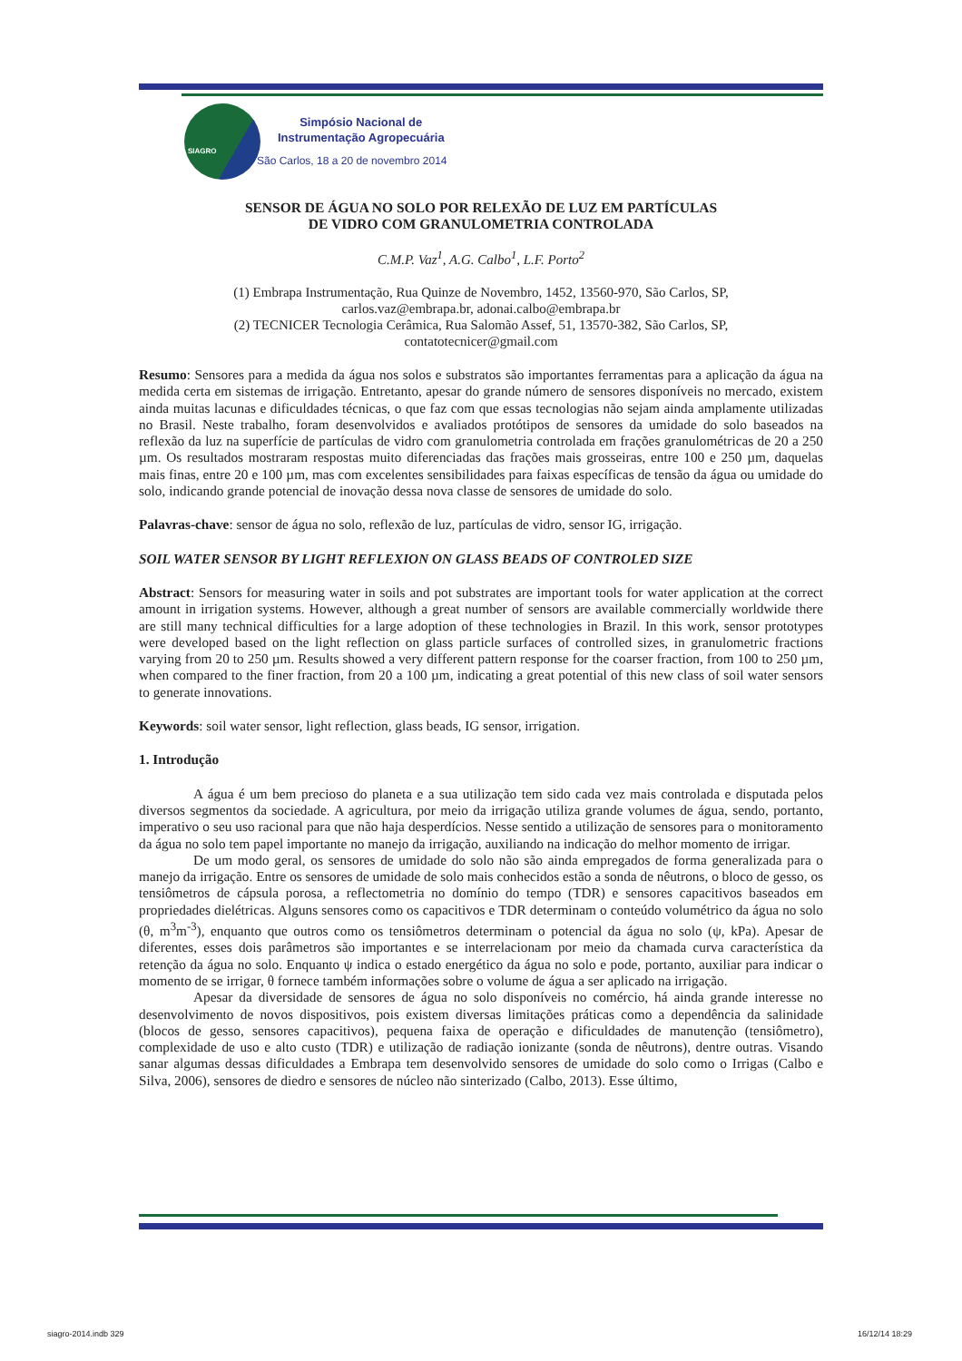SIAGRO
Simpósio Nacional de
Instrumentação Agropecuária
São Carlos, 18 a 20 de novembro 2014
SENSOR DE ÁGUA NO SOLO POR RELEXÃO DE LUZ EM PARTÍCULAS
DE VIDRO COM GRANULOMETRIA CONTROLADA
C.M.P. Vaz<sup>1</sup>, A.G. Calbo<sup>1</sup>, L.F. Porto<sup>2</sup>
(1) Embrapa Instrumentação, Rua Quinze de Novembro, 1452, 13560-970, São Carlos, SP,
carlos.vaz@embrapa.br, adonai.calbo@embrapa.br
(2) TECNICER Tecnologia Cerâmica, Rua Salomão Assef, 51, 13570-382, São Carlos, SP,
contatotecnicer@gmail.com
Resumo: Sensores para a medida da água nos solos e substratos são importantes ferramentas para a aplicação da água na medida certa em sistemas de irrigação. Entretanto, apesar do grande número de sensores disponíveis no mercado, existem ainda muitas lacunas e dificuldades técnicas, o que faz com que essas tecnologias não sejam ainda amplamente utilizadas no Brasil. Neste trabalho, foram desenvolvidos e avaliados protótipos de sensores da umidade do solo baseados na reflexão da luz na superfície de partículas de vidro com granulometria controlada em frações granulométricas de 20 a 250 µm. Os resultados mostraram respostas muito diferenciadas das frações mais grosseiras, entre 100 e 250 µm, daquelas mais finas, entre 20 e 100 µm, mas com excelentes sensibilidades para faixas específicas de tensão da água ou umidade do solo, indicando grande potencial de inovação dessa nova classe de sensores de umidade do solo.
Palavras-chave: sensor de água no solo, reflexão de luz, partículas de vidro, sensor IG, irrigação.
SOIL WATER SENSOR BY LIGHT REFLEXION ON GLASS BEADS OF CONTROLED SIZE
Abstract: Sensors for measuring water in soils and pot substrates are important tools for water application at the correct amount in irrigation systems. However, although a great number of sensors are available commercially worldwide there are still many technical difficulties for a large adoption of these technologies in Brazil. In this work, sensor prototypes were developed based on the light reflection on glass particle surfaces of controlled sizes, in granulometric fractions varying from 20 to 250 µm. Results showed a very different pattern response for the coarser fraction, from 100 to 250 µm, when compared to the finer fraction, from 20 a 100 µm, indicating a great potential of this new class of soil water sensors to generate innovations.
Keywords: soil water sensor, light reflection, glass beads, IG sensor, irrigation.
1. Introdução
A água é um bem precioso do planeta e a sua utilização tem sido cada vez mais controlada e disputada pelos diversos segmentos da sociedade. A agricultura, por meio da irrigação utiliza grande volumes de água, sendo, portanto, imperativo o seu uso racional para que não haja desperdícios. Nesse sentido a utilização de sensores para o monitoramento da água no solo tem papel importante no manejo da irrigação, auxiliando na indicação do melhor momento de irrigar.
De um modo geral, os sensores de umidade do solo não são ainda empregados de forma generalizada para o manejo da irrigação. Entre os sensores de umidade de solo mais conhecidos estão a sonda de nêutrons, o bloco de gesso, os tensiômetros de cápsula porosa, a reflectometria no domínio do tempo (TDR) e sensores capacitivos baseados em propriedades dielétricas. Alguns sensores como os capacitivos e TDR determinam o conteúdo volumétrico da água no solo (θ, m<sup>3</sup>m<sup>-3</sup>), enquanto que outros como os tensiômetros determinam o potencial da água no solo (ψ, kPa). Apesar de diferentes, esses dois parâmetros são importantes e se interrelacionam por meio da chamada curva característica da retenção da água no solo. Enquanto ψ indica o estado energético da água no solo e pode, portanto, auxiliar para indicar o momento de se irrigar, θ fornece também informações sobre o volume de água a ser aplicado na irrigação.
Apesar da diversidade de sensores de água no solo disponíveis no comércio, há ainda grande interesse no desenvolvimento de novos dispositivos, pois existem diversas limitações práticas como a dependência da salinidade (blocos de gesso, sensores capacitivos), pequena faixa de operação e dificuldades de manutenção (tensiômetro), complexidade de uso e alto custo (TDR) e utilização de radiação ionizante (sonda de nêutrons), dentre outras. Visando sanar algumas dessas dificuldades a Embrapa tem desenvolvido sensores de umidade do solo como o Irrigas (Calbo e Silva, 2006), sensores de diedro e sensores de núcleo não sinterizado (Calbo, 2013). Esse último,
siagro-2014.indb 329 16/12/14 18:29